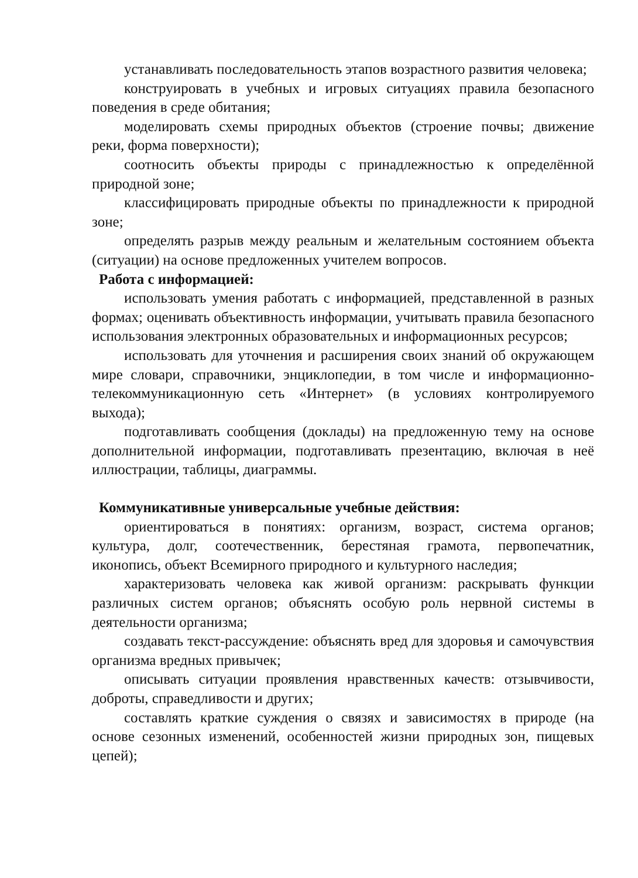устанавливать последовательность этапов возрастного развития человека;
конструировать в учебных и игровых ситуациях правила безопасного поведения в среде обитания;
моделировать схемы природных объектов (строение почвы; движение реки, форма поверхности);
соотносить объекты природы с принадлежностью к определённой природной зоне;
классифицировать природные объекты по принадлежности к природной зоне;
определять разрыв между реальным и желательным состоянием объекта (ситуации) на основе предложенных учителем вопросов.
Работа с информацией:
использовать умения работать с информацией, представленной в разных формах; оценивать объективность информации, учитывать правила безопасного использования электронных образовательных и информационных ресурсов;
использовать для уточнения и расширения своих знаний об окружающем мире словари, справочники, энциклопедии, в том числе и информационно-телекоммуникационную сеть «Интернет» (в условиях контролируемого выхода);
подготавливать сообщения (доклады) на предложенную тему на основе дополнительной информации, подготавливать презентацию, включая в неё иллюстрации, таблицы, диаграммы.
Коммуникативные универсальные учебные действия:
ориентироваться в понятиях: организм, возраст, система органов; культура, долг, соотечественник, берестяная грамота, первопечатник, иконопись, объект Всемирного природного и культурного наследия;
характеризовать человека как живой организм: раскрывать функции различных систем органов; объяснять особую роль нервной системы в деятельности организма;
создавать текст-рассуждение: объяснять вред для здоровья и самочувствия организма вредных привычек;
описывать ситуации проявления нравственных качеств: отзывчивости, доброты, справедливости и других;
составлять краткие суждения о связях и зависимостях в природе (на основе сезонных изменений, особенностей жизни природных зон, пищевых цепей);